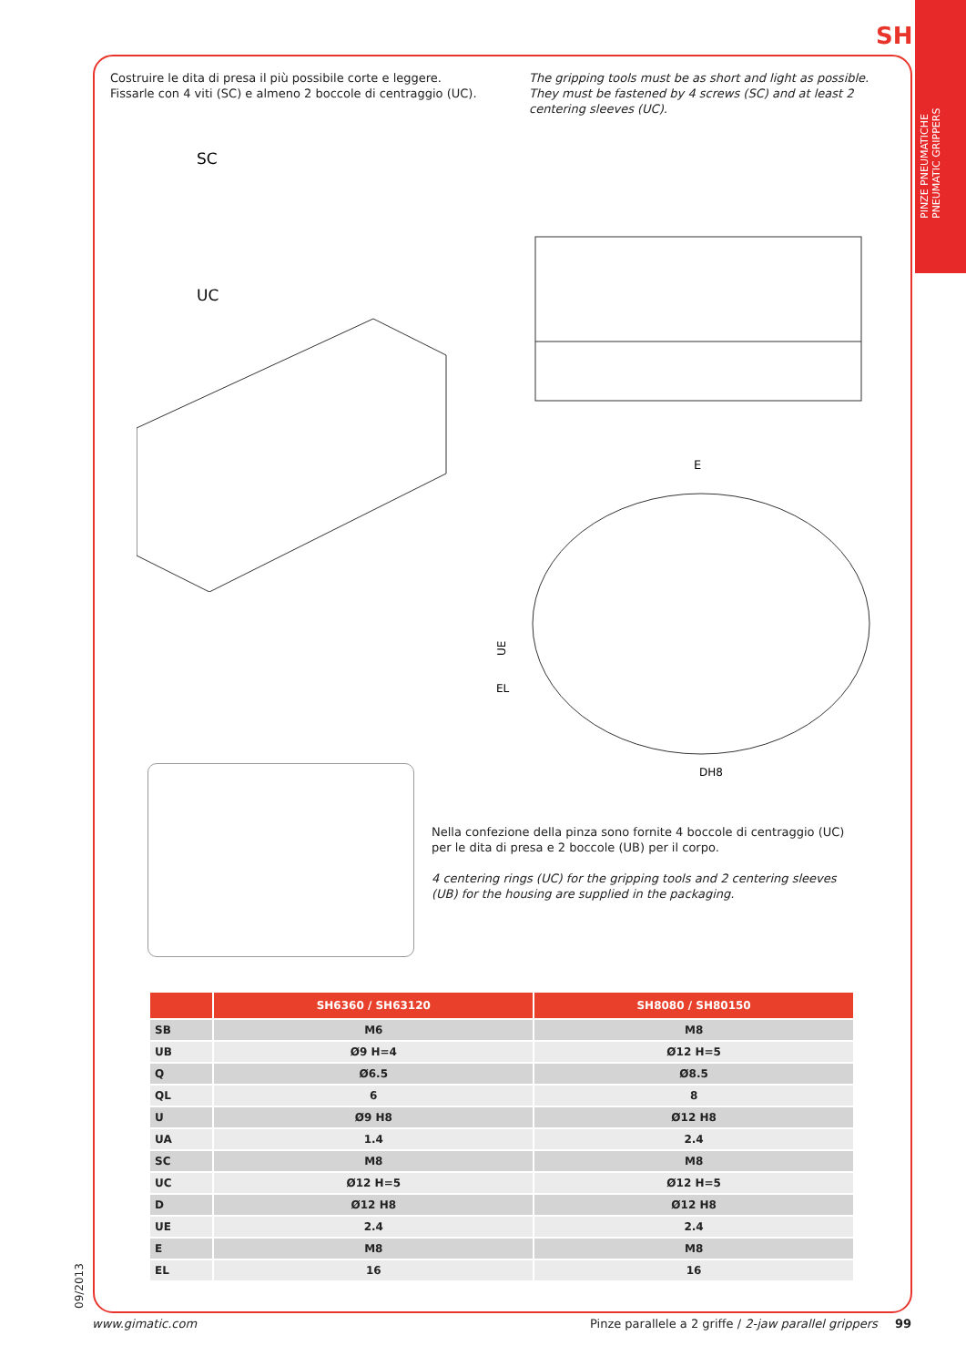SH
PINZE PNEUMATICHE
PNEUMATIC GRIPPERS
Costruire le dita di presa il più possibile corte e leggere.
Fissarle con 4 viti (SC) e almeno 2 boccole di centraggio (UC).
The gripping tools must be as short and light as possible.
They must be fastened by 4 screws (SC) and at least 2 centering sleeves (UC).
SC
UC
E
UE
EL
DH8
Nella confezione della pinza sono fornite 4 boccole di centraggio (UC) per le dita di presa e 2 boccole (UB) per il corpo.
4 centering rings (UC) for the gripping tools and 2 centering sleeves (UB) for the housing are supplied in the packaging.
| | SH6360 / SH63120 | SH8080 / SH80150 |
| --- | --- | --- |
| SB | M6 | M8 |
| UB | Ø9 H=4 | Ø12 H=5 |
| Q | Ø6.5 | Ø8.5 |
| QL | 6 | 8 |
| U | Ø9 H8 | Ø12 H8 |
| UA | 1.4 | 2.4 |
| SC | M8 | M8 |
| UC | Ø12 H=5 | Ø12 H=5 |
| D | Ø12 H8 | Ø12 H8 |
| UE | 2.4 | 2.4 |
| E | M8 | M8 |
| EL | 16 | 16 |
09/2013
www.gimatic.com
Pinze parallele a 2 griffe / 2-jaw parallel grippers
99